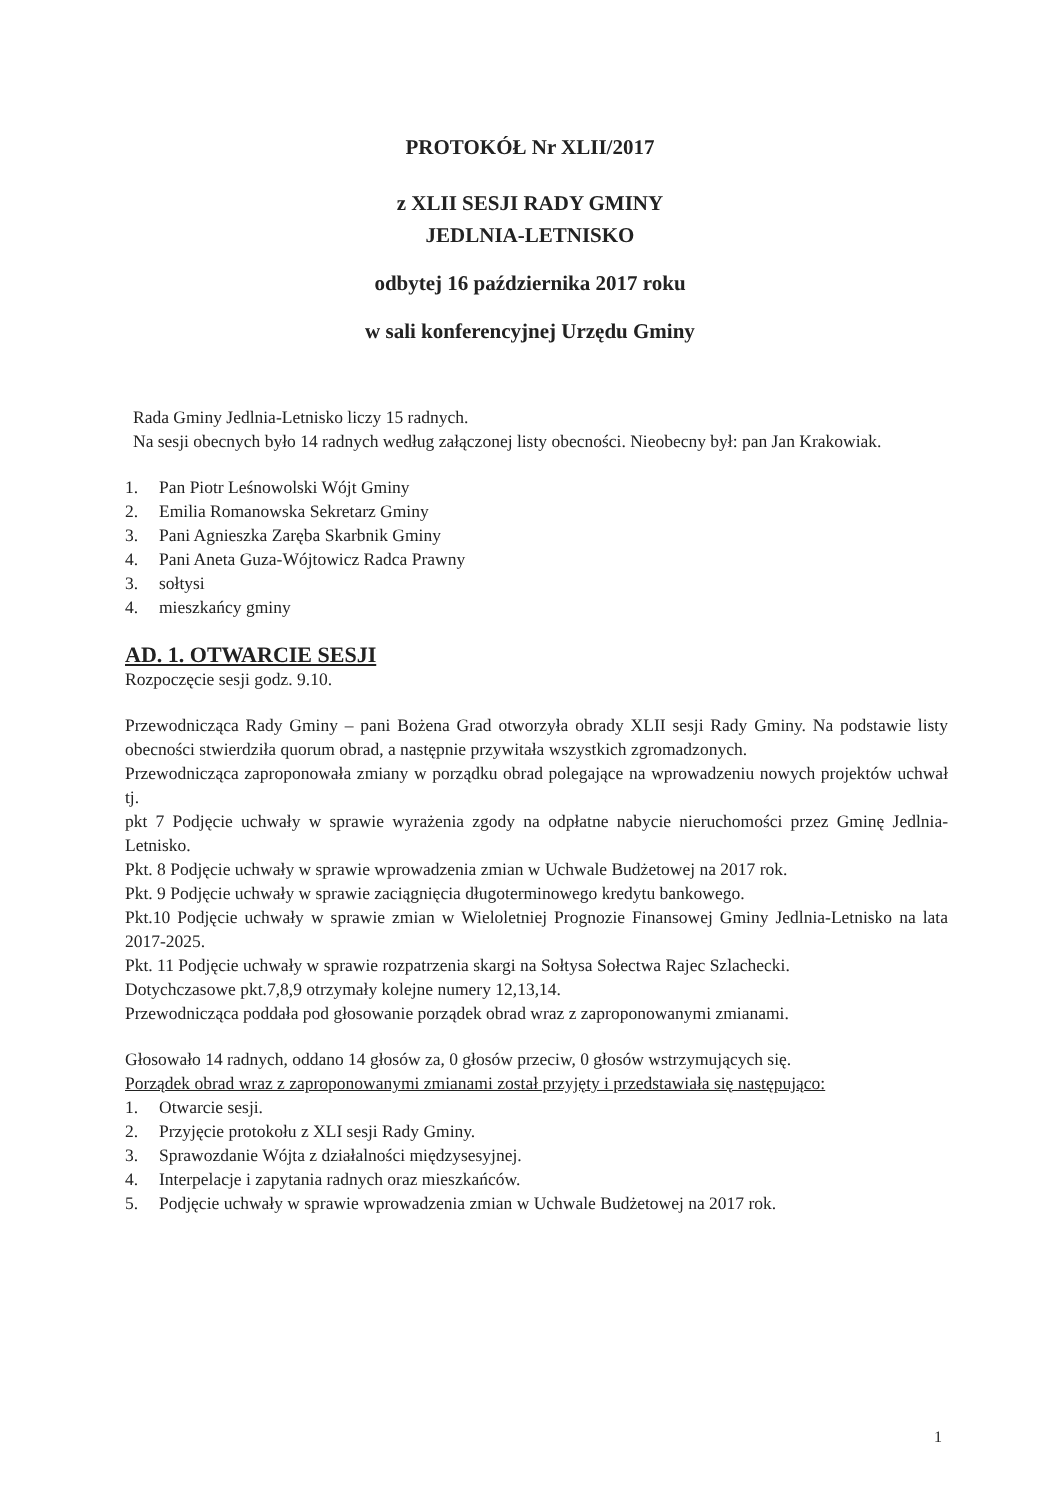PROTOKÓŁ Nr XLII/2017
z XLII SESJI RADY GMINY
JEDLNIA-LETNISKO
odbytej 16 października 2017 roku
w sali konferencyjnej Urzędu Gminy
Rada Gminy Jedlnia-Letnisko liczy 15 radnych.
Na sesji obecnych było 14 radnych według załączonej listy obecności. Nieobecny był: pan Jan Krakowiak.
1. Pan Piotr Leśnowolski Wójt Gminy
2. Emilia Romanowska Sekretarz Gminy
3. Pani Agnieszka Zaręba Skarbnik Gminy
4. Pani Aneta Guza-Wójtowicz Radca Prawny
3. sołtysi
4. mieszkańcy gminy
AD. 1. OTWARCIE SESJI
Rozpoczęcie sesji godz. 9.10.
Przewodnicząca Rady Gminy – pani Bożena Grad otworzyła obrady XLII sesji Rady Gminy. Na podstawie listy obecności stwierdziła quorum obrad, a następnie przywitała wszystkich zgromadzonych.
Przewodnicząca zaproponowała zmiany w porządku obrad polegające na wprowadzeniu nowych projektów uchwał tj.
pkt 7 Podjęcie uchwały w sprawie wyrażenia zgody na odpłatne nabycie nieruchomości przez Gminę Jedlnia-Letnisko.
Pkt. 8 Podjęcie uchwały w sprawie wprowadzenia zmian w Uchwale Budżetowej na 2017 rok.
Pkt. 9 Podjęcie uchwały w sprawie zaciągnięcia długoterminowego kredytu bankowego.
Pkt.10 Podjęcie uchwały w sprawie zmian w Wieloletniej Prognozie Finansowej Gminy Jedlnia-Letnisko na lata 2017-2025.
Pkt. 11 Podjęcie uchwały w sprawie rozpatrzenia skargi na Sołtysa Sołectwa Rajec Szlachecki.
Dotychczasowe pkt.7,8,9 otrzymały kolejne numery 12,13,14.
Przewodnicząca poddała pod głosowanie porządek obrad wraz z zaproponowanymi zmianami.
Głosowało 14 radnych, oddano 14 głosów za, 0 głosów przeciw, 0 głosów wstrzymujących się.
Porządek obrad wraz z zaproponowanymi zmianami został przyjęty i przedstawiała się następująco:
1. Otwarcie sesji.
2. Przyjęcie protokołu z XLI sesji Rady Gminy.
3. Sprawozdanie Wójta z działalności międzysesyjnej.
4. Interpelacje i zapytania radnych oraz mieszkańców.
5. Podjęcie uchwały w sprawie wprowadzenia zmian w Uchwale Budżetowej na 2017 rok.
1